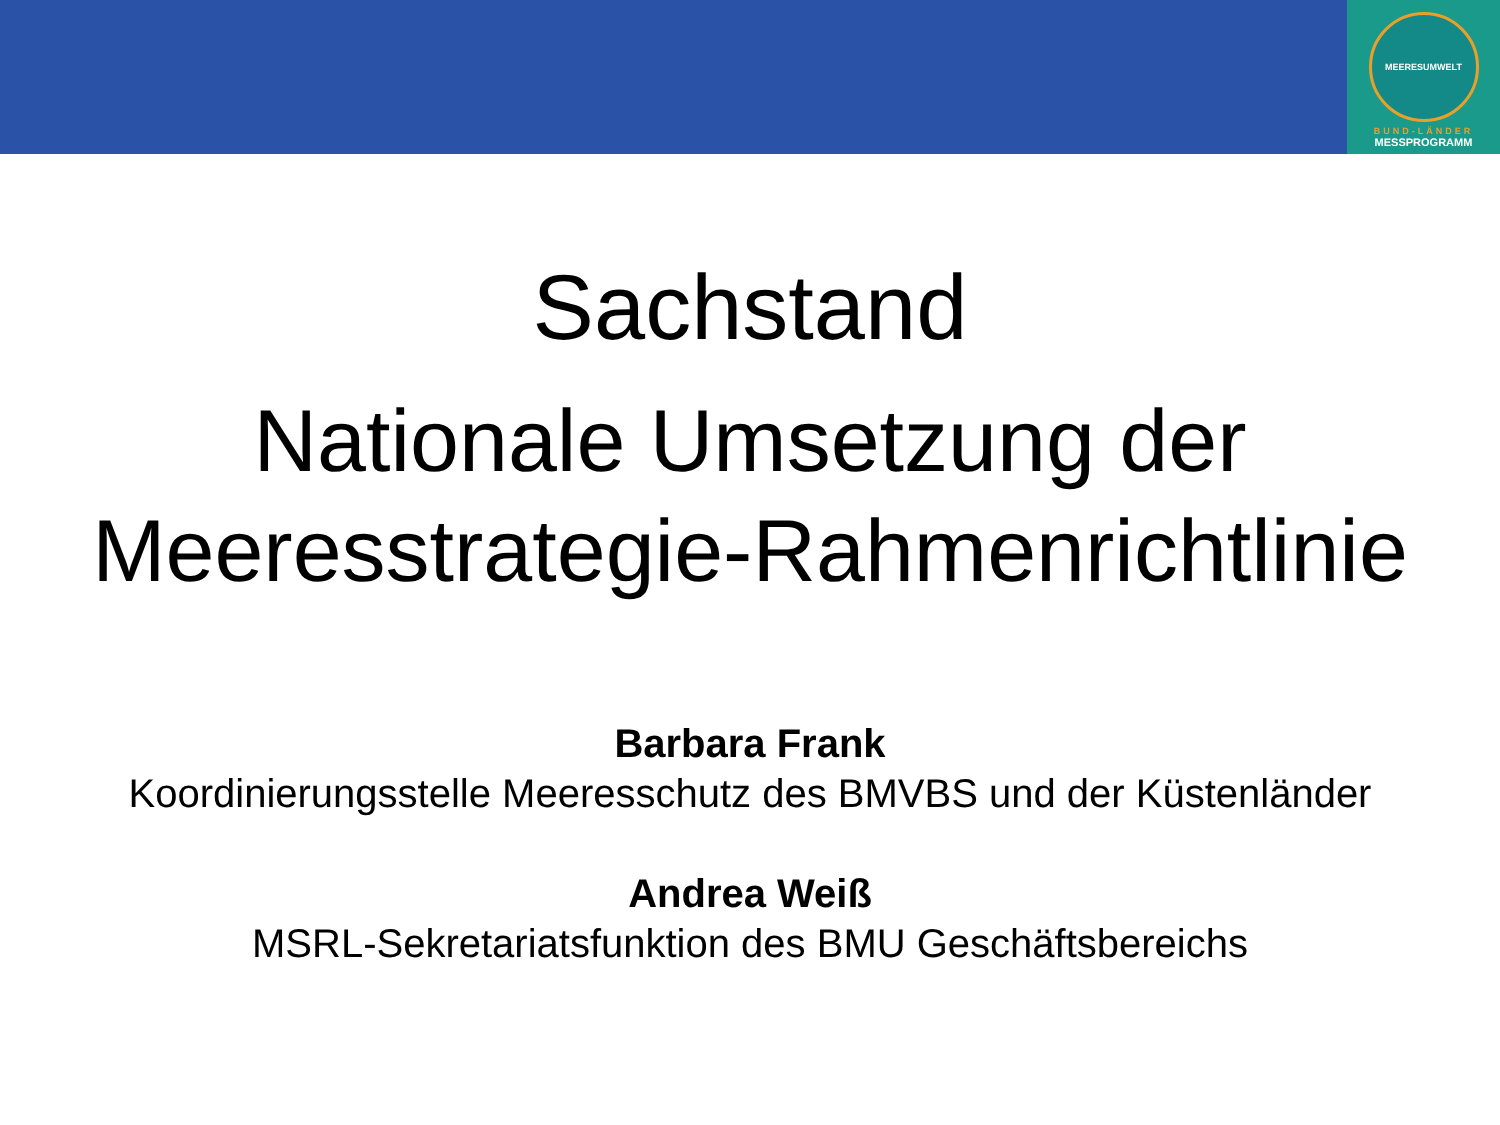MEERESUMWELT
BUND-LÄNDER
MESSPROGRAMM
Sachstand
Nationale Umsetzung der
Meeresstrategie-Rahmenrichtlinie
Barbara Frank
Koordinierungsstelle Meeresschutz des BMVBS und der Küstenländer
Andrea Weiß
MSRL-Sekretariatsfunktion des BMU Geschäftsbereichs